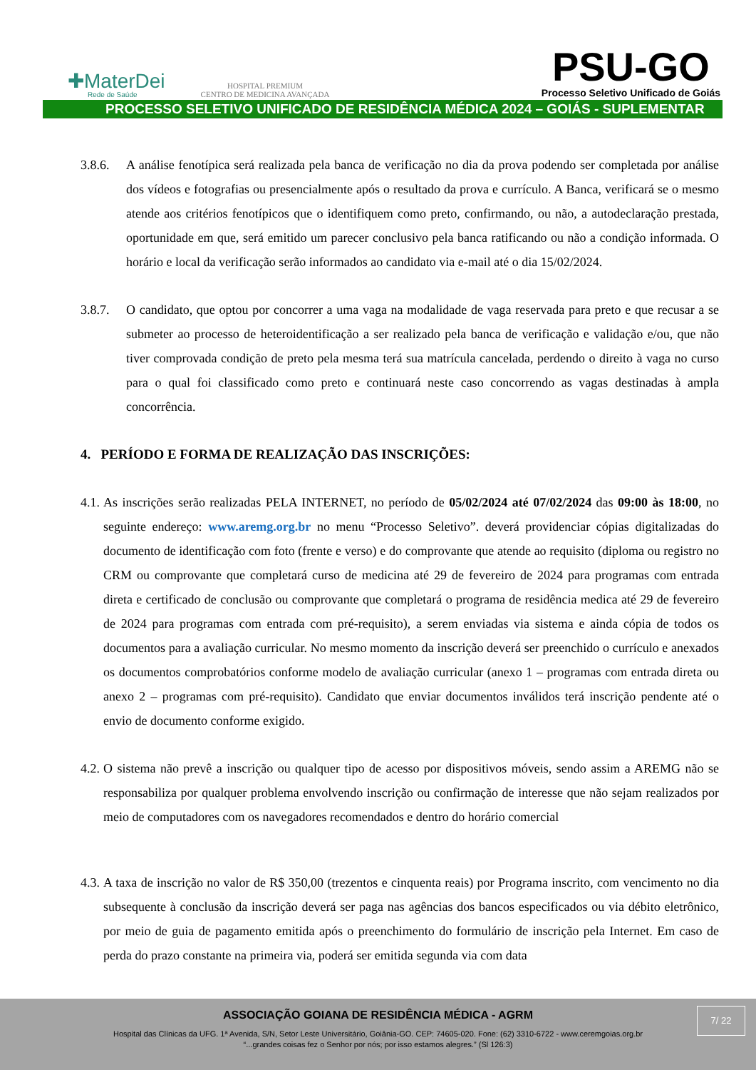✚MaterDei
Rede de Saúde
HOSPITAL PREMIUM
CENTRO DE MEDICINA AVANÇADA
PSU-GO
Processo Seletivo Unificado de Goiás
PROCESSO SELETIVO UNIFICADO DE RESIDÊNCIA MÉDICA 2024 – GOIÁS - SUPLEMENTAR
3.8.6. A análise fenotípica será realizada pela banca de verificação no dia da prova podendo ser completada por análise dos vídeos e fotografias ou presencialmente após o resultado da prova e currículo. A Banca, verificará se o mesmo atende aos critérios fenotípicos que o identifiquem como preto, confirmando, ou não, a autodeclaração prestada, oportunidade em que, será emitido um parecer conclusivo pela banca ratificando ou não a condição informada. O horário e local da verificação serão informados ao candidato via e-mail até o dia 15/02/2024.
3.8.7. O candidato, que optou por concorrer a uma vaga na modalidade de vaga reservada para preto e que recusar a se submeter ao processo de heteroidentificação a ser realizado pela banca de verificação e validação e/ou, que não tiver comprovada condição de preto pela mesma terá sua matrícula cancelada, perdendo o direito à vaga no curso para o qual foi classificado como preto e continuará neste caso concorrendo as vagas destinadas à ampla concorrência.
4. PERÍODO E FORMA DE REALIZAÇÃO DAS INSCRIÇÕES:
4.1. As inscrições serão realizadas PELA INTERNET, no período de 05/02/2024 até 07/02/2024 das 09:00 às 18:00, no seguinte endereço: www.aremg.org.br no menu “Processo Seletivo”. deverá providenciar cópias digitalizadas do documento de identificação com foto (frente e verso) e do comprovante que atende ao requisito (diploma ou registro no CRM ou comprovante que completará curso de medicina até 29 de fevereiro de 2024 para programas com entrada direta e certificado de conclusão ou comprovante que completará o programa de residência medica até 29 de fevereiro de 2024 para programas com entrada com pré-requisito), a serem enviadas via sistema e ainda cópia de todos os documentos para a avaliação curricular. No mesmo momento da inscrição deverá ser preenchido o currículo e anexados os documentos comprobatórios conforme modelo de avaliação curricular (anexo 1 – programas com entrada direta ou anexo 2 – programas com pré-requisito). Candidato que enviar documentos inválidos terá inscrição pendente até o envio de documento conforme exigido.
4.2. O sistema não prevê a inscrição ou qualquer tipo de acesso por dispositivos móveis, sendo assim a AREMG não se responsabiliza por qualquer problema envolvendo inscrição ou confirmação de interesse que não sejam realizados por meio de computadores com os navegadores recomendados e dentro do horário comercial
4.3. A taxa de inscrição no valor de R$ 350,00 (trezentos e cinquenta reais) por Programa inscrito, com vencimento no dia subsequente à conclusão da inscrição deverá ser paga nas agências dos bancos especificados ou via débito eletrônico, por meio de guia de pagamento emitida após o preenchimento do formulário de inscrição pela Internet. Em caso de perda do prazo constante na primeira via, poderá ser emitida segunda via com data
7/ 22
ASSOCIAÇÃO GOIANA DE RESIDÊNCIA MÉDICA - AGRM
Hospital das Clínicas da UFG. 1ª Avenida, S/N, Setor Leste Universitário, Goiânia-GO. CEP: 74605-020. Fone: (62) 3310-6722 - www.ceremgoias.org.br
“...grandes coisas fez o Senhor por nós; por isso estamos alegres.” (Sl 126:3)